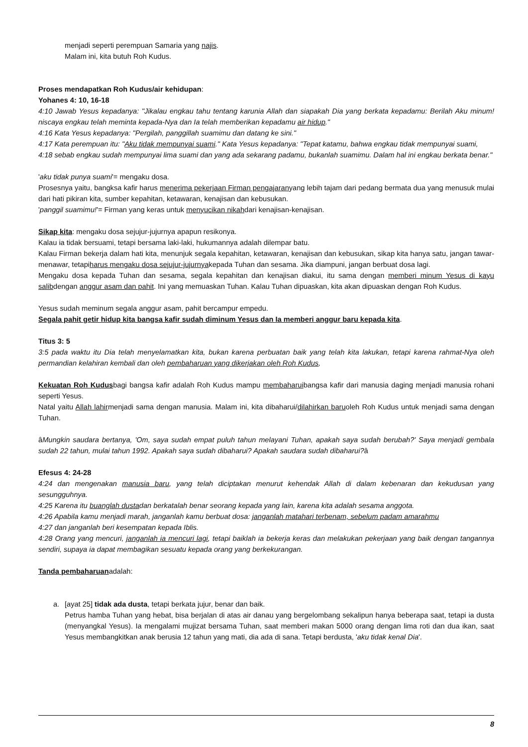menjadi seperti perempuan Samaria yang najis.
Malam ini, kita butuh Roh Kudus.
Proses mendapatkan Roh Kudus/air kehidupan:
Yohanes 4: 10, 16-18
4:10 Jawab Yesus kepadanya: "Jikalau engkau tahu tentang karunia Allah dan siapakah Dia yang berkata kepadamu: Berilah Aku minum! niscaya engkau telah meminta kepada-Nya dan Ia telah memberikan kepadamu air hidup."
4:16 Kata Yesus kepadanya: "Pergilah, panggillah suamimu dan datang ke sini."
4:17 Kata perempuan itu: "Aku tidak mempunyai suami." Kata Yesus kepadanya: "Tepat katamu, bahwa engkau tidak mempunyai suami,
4:18 sebab engkau sudah mempunyai lima suami dan yang ada sekarang padamu, bukanlah suamimu. Dalam hal ini engkau berkata benar."
'aku tidak punya suami'= mengaku dosa.
Prosesnya yaitu, bangksa kafir harus menerima pekerjaan Firman pengajaranyang lebih tajam dari pedang bermata dua yang menusuk mulai dari hati pikiran kita, sumber kepahitan, ketawaran, kenajisan dan kebusukan.
'panggil suamimu!'= Firman yang keras untuk menyucikan nikahdari kenajisan-kenajisan.
Sikap kita: mengaku dosa sejujur-jujurnya apapun resikonya.
Kalau ia tidak bersuami, tetapi bersama laki-laki, hukumannya adalah dilempar batu.
Kalau Firman bekerja dalam hati kita, menunjuk segala kepahitan, ketawaran, kenajisan dan kebusukan, sikap kita hanya satu, jangan tawar-menawar, tetapiharus mengaku dosa sejujur-jujurnyakepada Tuhan dan sesama. Jika diampuni, jangan berbuat dosa lagi.
Mengaku dosa kepada Tuhan dan sesama, segala kepahitan dan kenajisan diakui, itu sama dengan memberi minum Yesus di kayu salibdengan anggur asam dan pahit. Ini yang memuaskan Tuhan. Kalau Tuhan dipuaskan, kita akan dipuaskan dengan Roh Kudus.
Yesus sudah meminum segala anggur asam, pahit bercampur empedu.
Segala pahit getir hidup kita bangsa kafir sudah diminum Yesus dan Ia memberi anggur baru kepada kita.
Titus 3: 5
3:5 pada waktu itu Dia telah menyelamatkan kita, bukan karena perbuatan baik yang telah kita lakukan, tetapi karena rahmat-Nya oleh permandian kelahiran kembali dan oleh pembaharuan yang dikerjakan oleh Roh Kudus,
Kekuatan Roh Kudusbagi bangsa kafir adalah Roh Kudus mampu membaharuibangsa kafir dari manusia daging menjadi manusia rohani seperti Yesus.
Natal yaitu Allah lahirmenjadi sama dengan manusia. Malam ini, kita dibaharui/dilahirkan baruoleh Roh Kudus untuk menjadi sama dengan Tuhan.
âMungkin saudara bertanya, 'Om, saya sudah empat puluh tahun melayani Tuhan, apakah saya sudah berubah?' Saya menjadi gembala sudah 22 tahun, mulai tahun 1992. Apakah saya sudah dibaharui? Apakah saudara sudah dibaharui?â
Efesus 4: 24-28
4:24 dan mengenakan manusia baru, yang telah diciptakan menurut kehendak Allah di dalam kebenaran dan kekudusan yang sesungguhnya.
4:25 Karena itu buanglah dustadan berkatalah benar seorang kepada yang lain, karena kita adalah sesama anggota.
4:26 Apabila kamu menjadi marah, janganlah kamu berbuat dosa: janganlah matahari terbenam, sebelum padam amarahmu
4:27 dan janganlah beri kesempatan kepada Iblis.
4:28 Orang yang mencuri, janganlah ia mencuri lagi, tetapi baiklah ia bekerja keras dan melakukan pekerjaan yang baik dengan tangannya sendiri, supaya ia dapat membagikan sesuatu kepada orang yang berkekurangan.
Tanda pembaharuanadalah:
a. [ayat 25] tidak ada dusta, tetapi berkata jujur, benar dan baik.
Petrus hamba Tuhan yang hebat, bisa berjalan di atas air danau yang bergelombang sekalipun hanya beberapa saat, tetapi ia dusta (menyangkal Yesus). Ia mengalami mujizat bersama Tuhan, saat memberi makan 5000 orang dengan lima roti dan dua ikan, saat Yesus membangkitkan anak berusia 12 tahun yang mati, dia ada di sana. Tetapi berdusta, 'aku tidak kenal Dia'.
8